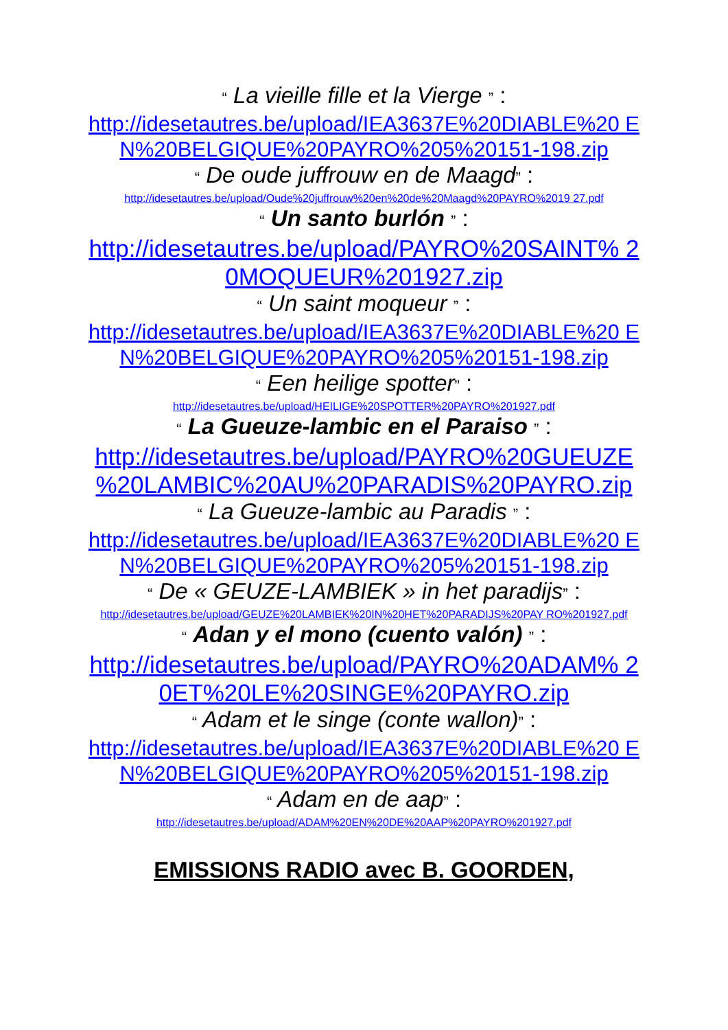“ La vieille fille et la Vierge ” :
http://idesetautres.be/upload/IEA3637E%20DIABLE%20 EN%20BELGIQUE%20PAYRO%205%20151-198.zip
“ De oude juffrouw en de Maagd” :
http://idesetautres.be/upload/Oude%20juffrouw%20en%20de%20Maagd%20PAYRO%2019 27.pdf
“ Un santo burlón ” :
http://idesetautres.be/upload/PAYRO%20SAINT% 20MOQUEUR%201927.zip
“ Un saint moqueur ” :
http://idesetautres.be/upload/IEA3637E%20DIABLE%20 EN%20BELGIQUE%20PAYRO%205%20151-198.zip
“ Een heilige spotter” :
http://idesetautres.be/upload/HEILIGE%20SPOTTER%20PAYRO%201927.pdf
“ La Gueuze-lambic en el Paraiso ” :
http://idesetautres.be/upload/PAYRO%20GUEUZE %20LAMBIC%20AU%20PARADIS%20PAYRO.zip
“ La Gueuze-lambic au Paradis ” :
http://idesetautres.be/upload/IEA3637E%20DIABLE%20 EN%20BELGIQUE%20PAYRO%205%20151-198.zip
“ De « GEUZE-LAMBIEK » in het paradijs” :
http://idesetautres.be/upload/GEUZE%20LAMBIEK%20IN%20HET%20PARADIJS%20PAY RO%201927.pdf
“ Adan y el mono (cuento valón) ” :
http://idesetautres.be/upload/PAYRO%20ADAM% 20ET%20LE%20SINGE%20PAYRO.zip
“ Adam et le singe (conte wallon)” :
http://idesetautres.be/upload/IEA3637E%20DIABLE%20 EN%20BELGIQUE%20PAYRO%205%20151-198.zip
“ Adam en de aap” :
http://idesetautres.be/upload/ADAM%20EN%20DE%20AAP%20PAYRO%201927.pdf
EMISSIONS RADIO avec B. GOORDEN,